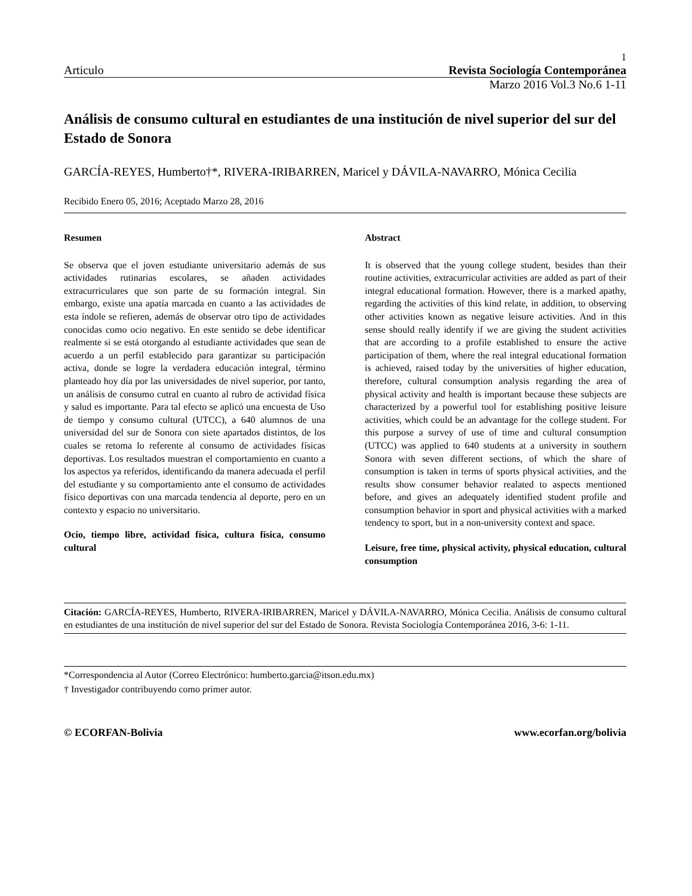1
Articulo Revista Sociología Contemporánea
Marzo 2016 Vol.3 No.6 1-11
Análisis de consumo cultural en estudiantes de una institución de nivel superior del sur del Estado de Sonora
GARCÍA-REYES, Humberto†*, RIVERA-IRIBARREN, Maricel y DÁVILA-NAVARRO, Mónica Cecilia
Recibido Enero 05, 2016; Aceptado Marzo 28, 2016
Resumen
Se observa que el joven estudiante universitario además de sus actividades rutinarias escolares, se añaden actividades extracurriculares que son parte de su formación integral. Sin embargo, existe una apatía marcada en cuanto a las actividades de esta índole se refieren, además de observar otro tipo de actividades conocidas como ocio negativo. En este sentido se debe identificar realmente si se está otorgando al estudiante actividades que sean de acuerdo a un perfil establecido para garantizar su participación activa, donde se logre la verdadera educación integral, término planteado hoy día por las universidades de nivel superior, por tanto, un análisis de consumo cutral en cuanto al rubro de actividad física y salud es importante. Para tal efecto se aplicó una encuesta de Uso de tiempo y consumo cultural (UTCC), a 640 alumnos de una universidad del sur de Sonora con siete apartados distintos, de los cuales se retoma lo referente al consumo de actividades físicas deportivas. Los resultados muestran el comportamiento en cuanto a los aspectos ya referidos, identificando da manera adecuada el perfil del estudiante y su comportamiento ante el consumo de actividades físico deportivas con una marcada tendencia al deporte, pero en un contexto y espacio no universitario.
Ocio, tiempo libre, actividad física, cultura física, consumo cultural
Abstract
It is observed that the young college student, besides than their routine activities, extracurricular activities are added as part of their integral educational formation. However, there is a marked apathy, regarding the activities of this kind relate, in addition, to observing other activities known as negative leisure activities. And in this sense should really identify if we are giving the student activities that are according to a profile established to ensure the active participation of them, where the real integral educational formation is achieved, raised today by the universities of higher education, therefore, cultural consumption analysis regarding the area of physical activity and health is important because these subjects are characterized by a powerful tool for establishing positive leisure activities, which could be an advantage for the college student. For this purpose a survey of use of time and cultural consumption (UTCC) was applied to 640 students at a university in southern Sonora with seven different sections, of which the share of consumption is taken in terms of sports physical activities, and the results show consumer behavior realated to aspects mentioned before, and gives an adequately identified student profile and consumption behavior in sport and physical activities with a marked tendency to sport, but in a non-university context and space.
Leisure, free time, physical activity, physical education, cultural consumption
Citación: GARCÍA-REYES, Humberto, RIVERA-IRIBARREN, Maricel y DÁVILA-NAVARRO, Mónica Cecilia. Análisis de consumo cultural en estudiantes de una institución de nivel superior del sur del Estado de Sonora. Revista Sociología Contemporánea 2016, 3-6: 1-11.
*Correspondencia al Autor (Correo Electrónico: humberto.garcia@itson.edu.mx)
† Investigador contribuyendo como primer autor.
© ECORFAN-Bolivia www.ecorfan.org/bolivia